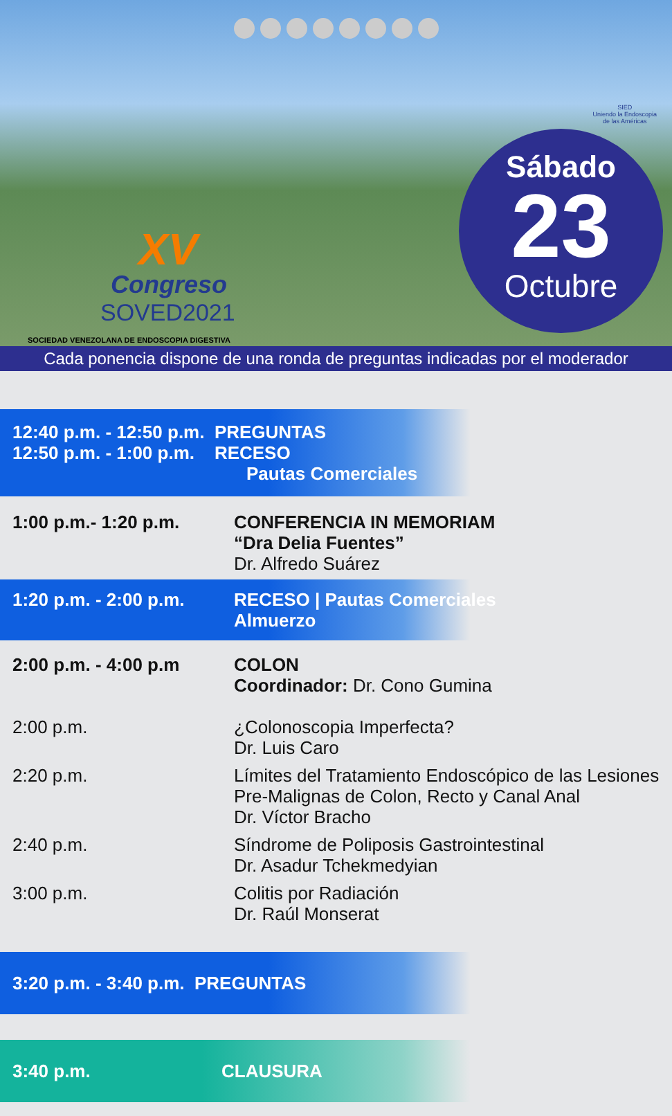SIED
Uniendo la Endoscopia
de las Américas
XV
Congreso
SOVED2021
SOCIEDAD VENEZOLANA DE ENDOSCOPIA DIGESTIVA
Sábado
23
Octubre
Cada ponencia dispone de una ronda de preguntas indicadas por el moderador
12:40 p.m. - 12:50 p.m. PREGUNTAS
12:50 p.m. - 1:00 p.m. RECESO
Pautas Comerciales
1:00 p.m.- 1:20 p.m. CONFERENCIA IN MEMORIAM
“Dra Delia Fuentes”
Dr. Alfredo Suárez
1:20 p.m. - 2:00 p.m.
RECESO | Pautas Comerciales
Almuerzo
2:00 p.m. - 4:00 p.m COLON
Coordinador: Dr. Cono Gumina
2:00 p.m. ¿Colonoscopia Imperfecta?
Dr. Luis Caro
2:20 p.m. Límites del Tratamiento Endoscópico de las Lesiones Pre-Malignas de Colon, Recto y Canal Anal
Dr. Víctor Bracho
2:40 p.m. Síndrome de Poliposis Gastrointestinal
Dr. Asadur Tchekmedyian
3:00 p.m. Colitis por Radiación
Dr. Raúl Monserat
3:20 p.m. - 3:40 p.m. PREGUNTAS
3:40 p.m. CLAUSURA